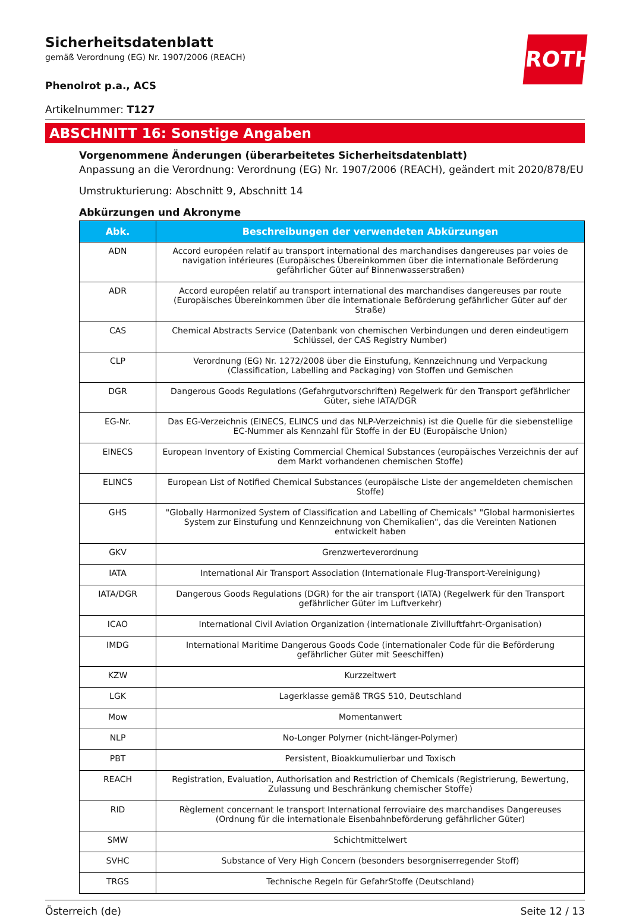ROTH
Sicherheitsdatenblatt
gemäß Verordnung (EG) Nr. 1907/2006 (REACH)
Phenolrot p.a., ACS
Artikelnummer: T127
ABSCHNITT 16: Sonstige Angaben
Vorgenommene Änderungen (überarbeitetes Sicherheitsdatenblatt)
Anpassung an die Verordnung: Verordnung (EG) Nr. 1907/2006 (REACH), geändert mit 2020/878/EU
Umstrukturierung: Abschnitt 9, Abschnitt 14
Abkürzungen und Akronyme
| Abk. | Beschreibungen der verwendeten Abkürzungen |
| --- | --- |
| ADN | Accord européen relatif au transport international des marchandises dangereuses par voies de navigation intérieures (Europäisches Übereinkommen über die internationale Beförderung gefährlicher Güter auf Binnenwasserstraßen) |
| ADR | Accord européen relatif au transport international des marchandises dangereuses par route (Europäisches Übereinkommen über die internationale Beförderung gefährlicher Güter auf der Straße) |
| CAS | Chemical Abstracts Service (Datenbank von chemischen Verbindungen und deren eindeutigem Schlüssel, der CAS Registry Number) |
| CLP | Verordnung (EG) Nr. 1272/2008 über die Einstufung, Kennzeichnung und Verpackung (Classification, Labelling and Packaging) von Stoffen und Gemischen |
| DGR | Dangerous Goods Regulations (Gefahrgutvorschriften) Regelwerk für den Transport gefährlicher Güter, siehe IATA/DGR |
| EG-Nr. | Das EG-Verzeichnis (EINECS, ELINCS und das NLP-Verzeichnis) ist die Quelle für die siebenstellige EC-Nummer als Kennzahl für Stoffe in der EU (Europäische Union) |
| EINECS | European Inventory of Existing Commercial Chemical Substances (europäisches Verzeichnis der auf dem Markt vorhandenen chemischen Stoffe) |
| ELINCS | European List of Notified Chemical Substances (europäische Liste der angemeldeten chemischen Stoffe) |
| GHS | "Globally Harmonized System of Classification and Labelling of Chemicals" "Global harmonisiertes System zur Einstufung und Kennzeichnung von Chemikalien", das die Vereinten Nationen entwickelt haben |
| GKV | Grenzwerteverordnung |
| IATA | International Air Transport Association (Internationale Flug-Transport-Vereinigung) |
| IATA/DGR | Dangerous Goods Regulations (DGR) for the air transport (IATA) (Regelwerk für den Transport gefährlicher Güter im Luftverkehr) |
| ICAO | International Civil Aviation Organization (internationale Zivilluftfahrt-Organisation) |
| IMDG | International Maritime Dangerous Goods Code (internationaler Code für die Beförderung gefährlicher Güter mit Seeschiffen) |
| KZW | Kurzzeitwert |
| LGK | Lagerklasse gemäß TRGS 510, Deutschland |
| Mow | Momentanwert |
| NLP | No-Longer Polymer (nicht-länger-Polymer) |
| PBT | Persistent, Bioakkumulierbar und Toxisch |
| REACH | Registration, Evaluation, Authorisation and Restriction of Chemicals (Registrierung, Bewertung, Zulassung und Beschränkung chemischer Stoffe) |
| RID | Règlement concernant le transport International ferroviaire des marchandises Dangereuses (Ordnung für die internationale Eisenbahnbeförderung gefährlicher Güter) |
| SMW | Schichtmittelwert |
| SVHC | Substance of Very High Concern (besonders besorgniserregender Stoff) |
| TRGS | Technische Regeln für GefahrStoffe (Deutschland) |
Österreich (de) Seite 12 / 13